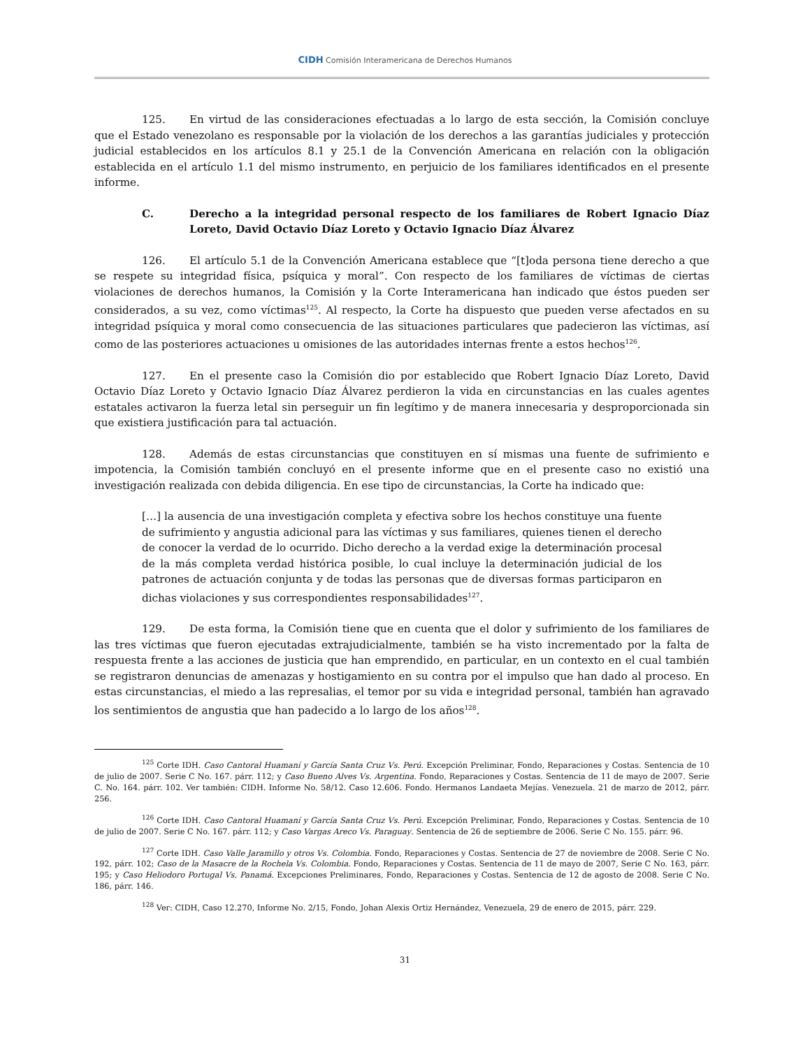CIDH Comisión Interamericana de Derechos Humanos
125. En virtud de las consideraciones efectuadas a lo largo de esta sección, la Comisión concluye que el Estado venezolano es responsable por la violación de los derechos a las garantías judiciales y protección judicial establecidos en los artículos 8.1 y 25.1 de la Convención Americana en relación con la obligación establecida en el artículo 1.1 del mismo instrumento, en perjuicio de los familiares identificados en el presente informe.
C. Derecho a la integridad personal respecto de los familiares de Robert Ignacio Díaz Loreto, David Octavio Díaz Loreto y Octavio Ignacio Díaz Álvarez
126. El artículo 5.1 de la Convención Americana establece que “[t]oda persona tiene derecho a que se respete su integridad física, psíquica y moral”. Con respecto de los familiares de víctimas de ciertas violaciones de derechos humanos, la Comisión y la Corte Interamericana han indicado que éstos pueden ser considerados, a su vez, como víctimas<sup>125</sup>. Al respecto, la Corte ha dispuesto que pueden verse afectados en su integridad psíquica y moral como consecuencia de las situaciones particulares que padecieron las víctimas, así como de las posteriores actuaciones u omisiones de las autoridades internas frente a estos hechos<sup>126</sup>.
127. En el presente caso la Comisión dio por establecido que Robert Ignacio Díaz Loreto, David Octavio Díaz Loreto y Octavio Ignacio Díaz Álvarez perdieron la vida en circunstancias en las cuales agentes estatales activaron la fuerza letal sin perseguir un fin legítimo y de manera innecesaria y desproporcionada sin que existiera justificación para tal actuación.
128. Además de estas circunstancias que constituyen en sí mismas una fuente de sufrimiento e impotencia, la Comisión también concluyó en el presente informe que en el presente caso no existió una investigación realizada con debida diligencia. En ese tipo de circunstancias, la Corte ha indicado que:
[…] la ausencia de una investigación completa y efectiva sobre los hechos constituye una fuente de sufrimiento y angustia adicional para las víctimas y sus familiares, quienes tienen el derecho de conocer la verdad de lo ocurrido. Dicho derecho a la verdad exige la determinación procesal de la más completa verdad histórica posible, lo cual incluye la determinación judicial de los patrones de actuación conjunta y de todas las personas que de diversas formas participaron en dichas violaciones y sus correspondientes responsabilidades<sup>127</sup>.
129. De esta forma, la Comisión tiene que en cuenta que el dolor y sufrimiento de los familiares de las tres víctimas que fueron ejecutadas extrajudicialmente, también se ha visto incrementado por la falta de respuesta frente a las acciones de justicia que han emprendido, en particular, en un contexto en el cual también se registraron denuncias de amenazas y hostigamiento en su contra por el impulso que han dado al proceso. En estas circunstancias, el miedo a las represalias, el temor por su vida e integridad personal, también han agravado los sentimientos de angustia que han padecido a lo largo de los años<sup>128</sup>.
<sup>125</sup> Corte IDH. Caso Cantoral Huamaní y García Santa Cruz Vs. Perú. Excepción Preliminar, Fondo, Reparaciones y Costas. Sentencia de 10 de julio de 2007. Serie C No. 167. párr. 112; y Caso Bueno Alves Vs. Argentina. Fondo, Reparaciones y Costas. Sentencia de 11 de mayo de 2007. Serie C. No. 164. párr. 102. Ver también: CIDH. Informe No. 58/12. Caso 12.606. Fondo. Hermanos Landaeta Mejías. Venezuela. 21 de marzo de 2012, párr. 256.
<sup>126</sup> Corte IDH. Caso Cantoral Huamaní y García Santa Cruz Vs. Perú. Excepción Preliminar, Fondo, Reparaciones y Costas. Sentencia de 10 de julio de 2007. Serie C No. 167. párr. 112; y Caso Vargas Areco Vs. Paraguay. Sentencia de 26 de septiembre de 2006. Serie C No. 155. párr. 96.
<sup>127</sup> Corte IDH. Caso Valle Jaramillo y otros Vs. Colombia. Fondo, Reparaciones y Costas. Sentencia de 27 de noviembre de 2008. Serie C No. 192, párr. 102; Caso de la Masacre de la Rochela Vs. Colombia. Fondo, Reparaciones y Costas. Sentencia de 11 de mayo de 2007, Serie C No. 163, párr. 195; y Caso Heliodoro Portugal Vs. Panamá. Excepciones Preliminares, Fondo, Reparaciones y Costas. Sentencia de 12 de agosto de 2008. Serie C No. 186, párr. 146.
<sup>128</sup> Ver: CIDH, Caso 12.270, Informe No. 2/15, Fondo, Johan Alexis Ortiz Hernández, Venezuela, 29 de enero de 2015, párr. 229.
31